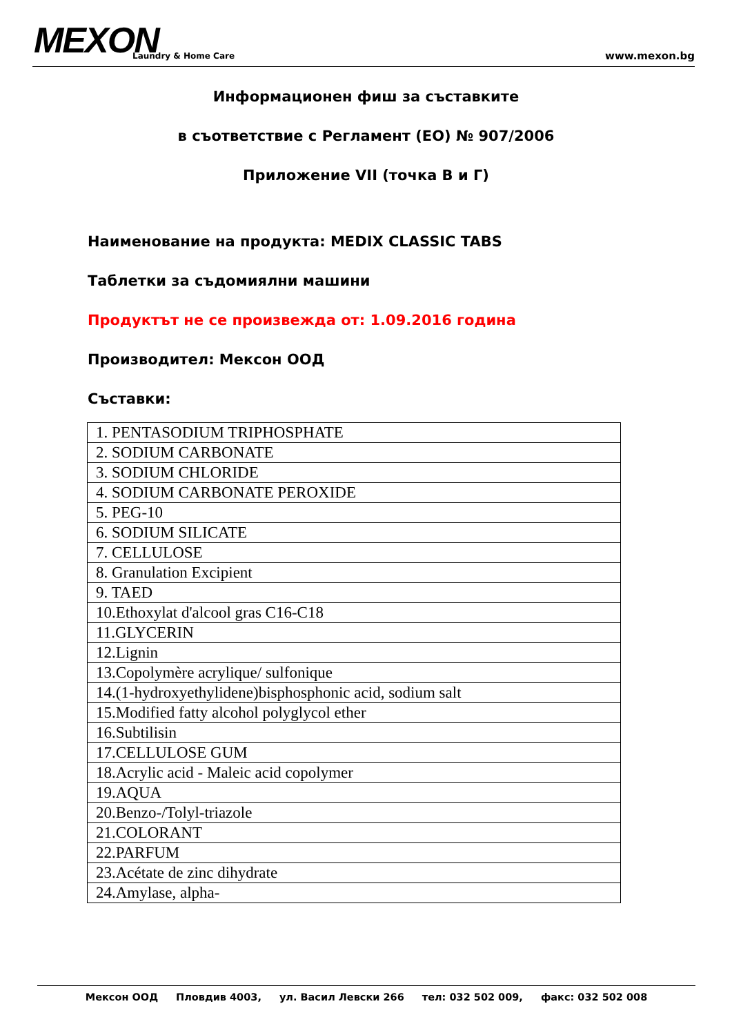MEXON Laundry & Home Care www.mexon.bg
Информационен фиш за съставките
в съответствие с Регламент (ЕО) № 907/2006
Приложение VII (точка В и Г)
Наименование на продукта: MEDIX CLASSIC TABS
Таблетки за съдомиялни машини
Продуктът не се произвежда от: 1.09.2016 година
Производител: Мексон ООД
Съставки:
| 1. PENTASODIUM TRIPHOSPHATE |
| 2. SODIUM CARBONATE |
| 3. SODIUM CHLORIDE |
| 4. SODIUM CARBONATE PEROXIDE |
| 5. PEG-10 |
| 6. SODIUM SILICATE |
| 7. CELLULOSE |
| 8. Granulation Excipient |
| 9. TAED |
| 10.Ethoxylat d'alcool gras C16-C18 |
| 11.GLYCERIN |
| 12.Lignin |
| 13.Copolymère acrylique/ sulfonique |
| 14.(1-hydroxyethylidene)bisphosphonic acid, sodium salt |
| 15.Modified fatty alcohol polyglycol ether |
| 16.Subtilisin |
| 17.CELLULOSE GUM |
| 18.Acrylic acid - Maleic acid copolymer |
| 19.AQUA |
| 20.Benzo-/Tolyl-triazole |
| 21.COLORANT |
| 22.PARFUM |
| 23.Acétate de zinc dihydrate |
| 24.Amylase, alpha- |
Мексон ООД Пловдив 4003, ул. Васил Левски 266 тел: 032 502 009, факс: 032 502 008